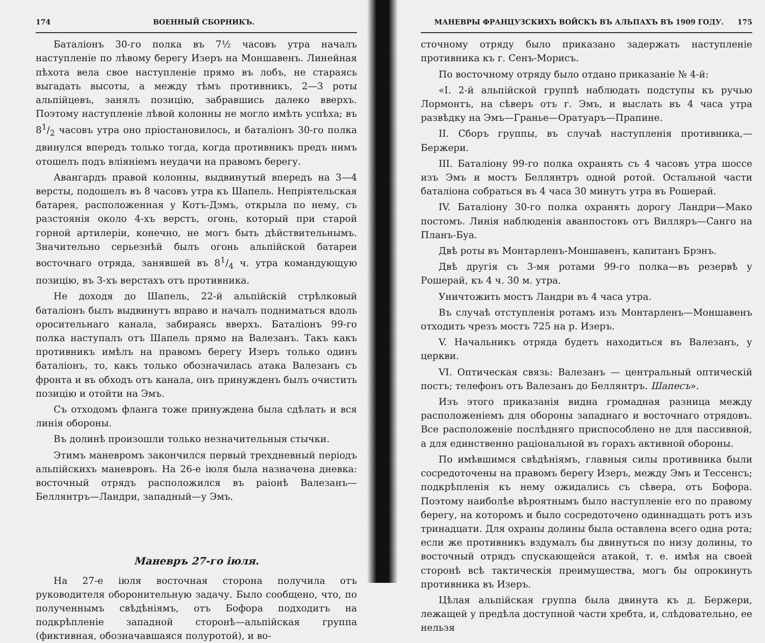174 ВОЕННЫЙ СБОРНИКЪ.
Баталіонъ 30-го полка въ 7½ часовъ утра началъ наступленіе по лѣвому берегу Изеръ на Моншавенъ. Линейная пѣхота вела свое наступленіе прямо въ лобъ, не стараясь выгадать высоты, а между тѣмъ противникъ, 2—3 роты альпійцевъ, занялъ позицію, забравшись далеко вверхъ. Поэтому наступленіе лѣвой колонны не могло имѣть успѣха; въ 81/2 часовъ утра оно пріостановилось, и баталіонъ 30-го полка двинулся впередъ только тогда, когда противникъ предъ нимъ отошелъ подъ вліяніемъ неудачи на правомъ берегу.
Авангардъ правой колонны, выдвинутый впередъ на 3—4 версты, подошелъ въ 8 часовъ утра къ Шапель. Непріятельская батарея, расположенная у Котъ-Дэмъ, открыла по нему, съ разстоянія около 4-хъ верстъ, огонь, который при старой горной артилеріи, конечно, не могъ быть дѣйствительнымъ. Значительно серьезнѣй былъ огонь альпійской батареи восточнаго отряда, занявшей въ 81/4 ч. утра командующую позицію, въ 3-хъ верстахъ отъ противника.
Не доходя до Шапель, 22-й альпійскій стрѣлковый баталіонъ былъ выдвинутъ вправо и началъ подниматься вдоль оросительнаго канала, забираясь вверхъ. Баталіонъ 99-го полка наступалъ отъ Шапель прямо на Валезанъ. Такъ какъ противникъ имѣлъ на правомъ берегу Изеръ только одинъ баталіонъ, то, какъ только обозначилась атака Валезанъ съ фронта и въ обходъ отъ канала, онъ принужденъ былъ очистить позицію и отойти на Эмъ.
Съ отходомъ фланга тоже принуждена была сдѣлать и вся линія обороны.
Въ долинѣ произошли только незначительныя стычки.
Этимъ маневромъ закончился первый трехдневный періодъ альпійскихъ маневровъ. На 26-е іюля была назначена дневка: восточный отрядъ расположился въ раіонѣ Валезанъ—Беллянтръ—Ландри, западный—у Эмъ.
Маневръ 27-го іюля.
На 27-е іюля восточная сторона получила отъ руководителя оборонительную задачу. Было сообщено, что, по полученнымъ свѣдѣніямъ, отъ Бофора подходитъ на подкрѣпленіе западной сторонѣ—альпійская группа (фиктивная, обозначавшаяся полуротой), и во-
МАНЕВРЫ ФРАНЦУЗСКИХЪ ВОЙСКЪ ВЪ АЛЬПАХЪ ВЪ 1909 ГОДУ. 175
сточному отряду было приказано задержать наступленіе противника къ г. Сенъ-Морисъ.
По восточному отряду было отдано приказаніе № 4-й:
«I. 2-й альпійской группѣ наблюдать подступы къ ручью Лормонтъ, на сѣверъ отъ г. Эмъ, и выслать въ 4 часа утра развѣдку на Эмъ—Гранье—Оратуаръ—Прапине.
II. Сборъ группы, въ случаѣ наступленія противника,—Бержери.
III. Баталіону 99-го полка охранять съ 4 часовъ утра шоссе изъ Эмъ и мостъ Беллянтръ одной ротой. Остальной части баталіона собраться въ 4 часа 30 минутъ утра въ Рошерай.
IV. Баталіону 30-го полка охранять дорогу Ландри—Мако постомъ. Линія наблюденія аванпостовъ отъ Вилляръ—Санго на Планъ-Буа.
Двѣ роты въ Монтарленъ-Моншавенъ, капитанъ Брэнъ.
Двѣ другія съ 3-мя ротами 99-го полка—въ резервѣ у Рошерай, къ 4 ч. 30 м. утра.
Уничтожить мостъ Ландри въ 4 часа утра.
Въ случаѣ отступленія ротамъ изъ Монтарленъ—Моншавенъ отходить чрезъ мостъ 725 на р. Изеръ.
V. Начальникъ отряда будетъ находиться въ Валезанъ, у церкви.
VI. Оптическая связь: Валезанъ — центральный оптическій постъ; телефонъ отъ Валезанъ до Беллянтръ. Шапесъ».
Изъ этого приказанія видна громадная разница между расположеніемъ для обороны западнаго и восточнаго отрядовъ. Все расположеніе послѣдняго приспособлено не для пассивной, а для единственно раціональной въ горахъ активной обороны.
По имѣвшимся свѣдѣніямъ, главныя силы противника были сосредоточены на правомъ берегу Изеръ, между Эмъ и Тессенсъ; подкрѣпленія къ нему ожидались съ сѣвера, отъ Бофора. Поэтому наиболѣе вѣроятнымъ было наступленіе его по правому берегу, на которомъ и было сосредоточено одиннадцать ротъ изъ тринадцати. Для охраны долины была оставлена всего одна рота; если же противникъ вздумалъ бы двинуться по низу долины, то восточный отрядъ спускающейся атакой, т. е. имѣя на своей сторонѣ всѣ тактическія преимущества, могъ бы опрокинуть противника въ Изеръ.
Цѣлая альпійская группа была двинута къ д. Бержери, лежащей у предѣла доступной части хребта, и, слѣдовательно, ее нельзя